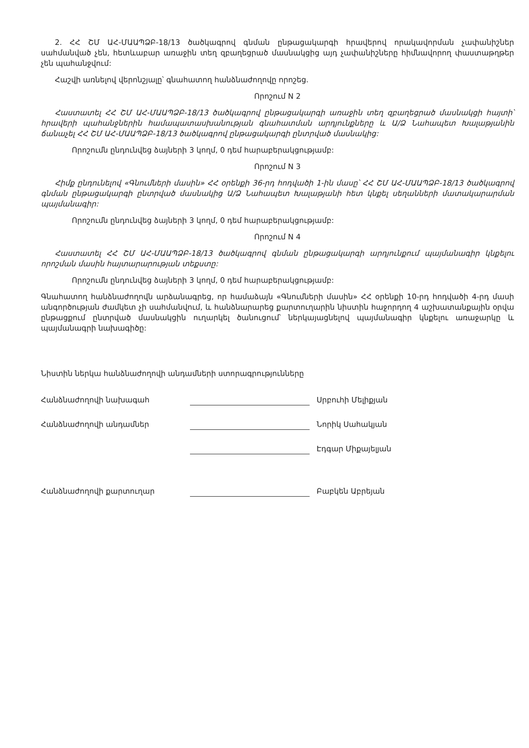2. ՀՀ ՇՄ ԱՀ-ՄԱԱՊՁԲ-18/13 ծածկագրով գնման ընթացակարգի հրավերով որակավորման չափանիշներ սահմանված չեն, հետևաբար առաջին տեղ զբաղեցրած մասնակցից այդ չափանիշները հիմնավորող փաստաթղթեր չեն պահանջվում:
Հաշվի առնելով վերոնշյալը՝ գնահատող հանձնաժողովը որոշեց.
Որոշում N 2
Հաստատել ՀՀ ՇՄ ԱՀ-ՄԱԱՊՁԲ-18/13 ծածկագրով ընթացակարգի առաջին տեղ զբաղեցրած մասնակցի հայտի՝ հրավերի պահանջներին համապատասխանության գնահատման արդյունքները և Ա/Ձ Նահապետ Խալաթյանին ճանաչել ՀՀ ՇՄ ԱՀ-ՄԱԱՊՁԲ-18/13 ծածկագրով ընթացակարգի ընտրված մասնակից:
Որոշումն ընդունվեց ձայների 3 կողմ, 0 դեմ հարաբերակցությամբ:
Որոշում N 3
Հիմք ընդունելով «Գնումների մասին» ՀՀ օրենքի 36-րդ հոդվածի 1-ին մասը՝ ՀՀ ՇՄ ԱՀ-ՄԱԱՊՁԲ-18/13 ծածկագրով գնման ընթացակարգի ընտրված մասնակից Ա/Ձ Նահապետ Խալաթյանի հետ կնքել սեղանների մատակարարման պայմանագիր:
Որոշումն ընդունվեց ձայների 3 կողմ, 0 դեմ հարաբերակցությամբ:
Որոշում N 4
Հաստատել ՀՀ ՇՄ ԱՀ-ՄԱԱՊՁԲ-18/13 ծածկագրով գնման ընթացակարգի արդյունքում պայմանագիր կնքելու որոշման մասին հայտարարության տեքստը:
Որոշումն ընդունվեց ձայների 3 կողմ, 0 դեմ հարաբերակցությամբ:
Գնահատող հանձնաժողովն արձանագրեց, որ համաձայն «Գնումների մասին» ՀՀ օրենքի 10-րդ հոդվածի 4-րդ մասի անգործության ժամկետ չի սահմանվում, և հանձնարարեց քարտուղարին նիստին հաջորդող 4 աշխատանքային օրվա ընթացքում ընտրված մասնակցին ուղարկել ծանուցում՝ ներկայացնելով պայմանագիր կնքելու առաջարկը և պայմանագրի նախագիծը:
Նիստին ներկա հանձնաժողովի անդամների ստորագրությունները
| Հանձնաժողովի նախագահ | | Սրբուհի Մելիքյան |
| Հանձնաժողովի անդամներ | | Նորիկ Սահակյան |
| | | Էդգար Միքայելյան |
| Հանձնաժողովի քարտուղար | | Բաբկեն Աբրեյան |